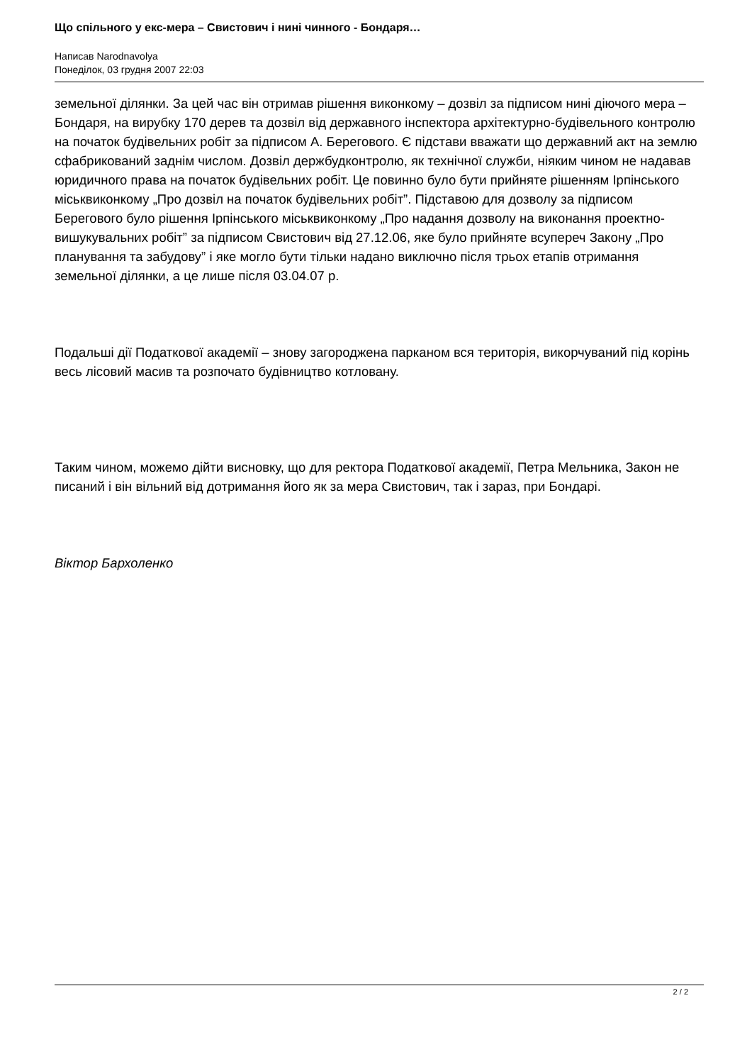Що спільного у екс-мера – Свистович і нині чинного - Бондаря…
Написав Narodnavolya
Понеділок, 03 грудня 2007 22:03
земельної ділянки. За цей час він отримав рішення виконкому – дозвіл за підписом нині діючого мера – Бондаря, на вирубку 170 дерев та дозвіл від державного інспектора архітектурно-будівельного контролю на початок будівельних робіт за підписом А. Берегового. Є підстави вважати що державний акт на землю сфабрикований заднім числом. Дозвіл держбудконтролю, як технічної служби, ніяким чином не надавав юридичного права на початок будівельних робіт. Це повинно було бути прийняте рішенням Ірпінського міськвиконкому „Про дозвіл на початок будівельних робіт”. Підставою для дозволу за підписом Берегового було рішення Ірпінського міськвиконкому „Про надання дозволу на виконання проектно-вишукувальних робіт” за підписом Свистович від 27.12.06, яке було прийняте всупереч Закону „Про планування та забудову” і яке могло бути тільки надано виключно після трьох етапів отримання земельної ділянки, а це лише після 03.04.07 р.
Подальші дії Податкової академії – знову загороджена парканом вся територія, викорчуваний під корінь весь лісовий масив та розпочато будівництво котловану.
Таким чином, можемо дійти висновку, що для ректора Податкової академії, Петра Мельника, Закон не писаний і він вільний від дотримання його як за мера Свистович, так і зараз, при Бондарі.
Віктор Бархоленко
2 / 2